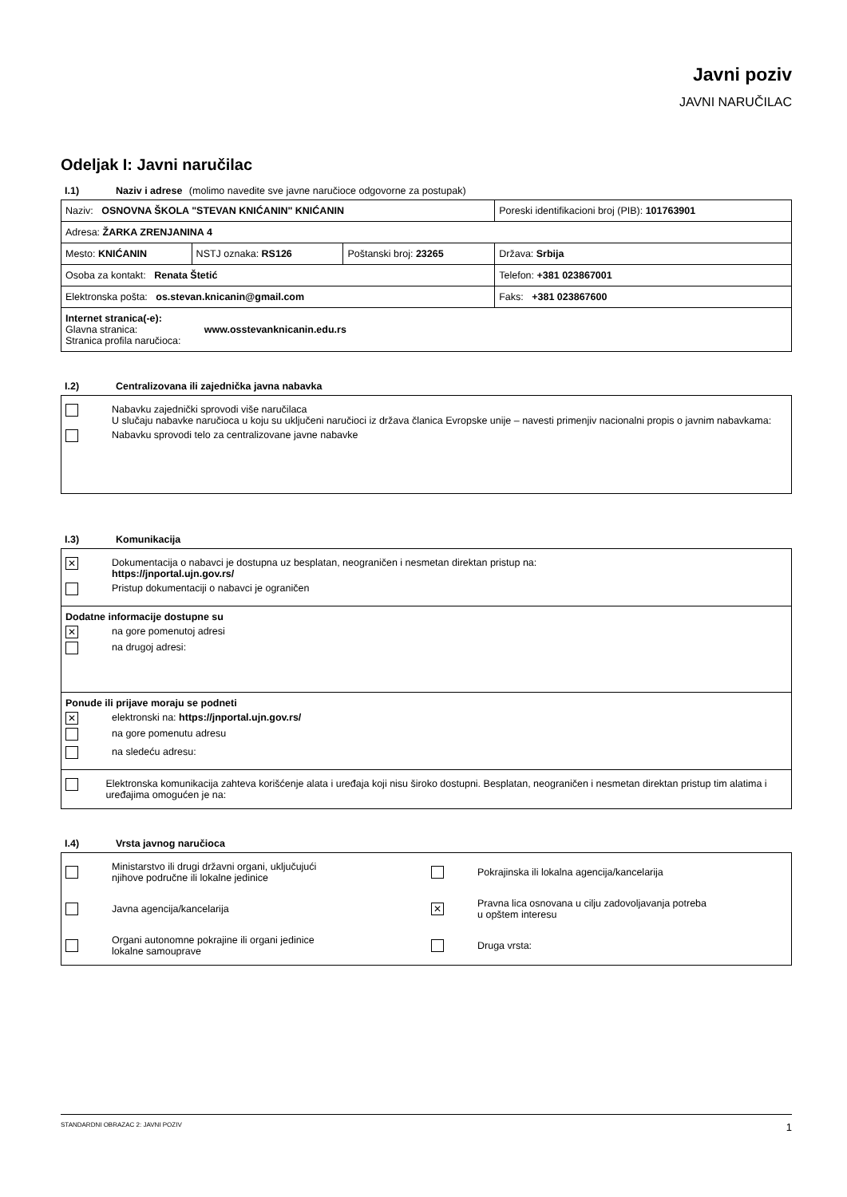Javni poziv
JAVNI NARUČILAC
Odeljak I: Javni naručilac
I.1) Naziv i adrese (molimo navedite sve javne naručioce odgovorne za postupak)
| Naziv: OSNOVNA ŠKOLA "STEVAN KNIĆANIN" KNIĆANIN | | | Poreski identifikacioni broj (PIB): 101763901 |
| Adresa: ŽARKA ZRENJANINA 4 | | | |
| Mesto: KNIĆANIN | NSTJ oznaka: RS126 | Poštanski broj: 23265 | Država: Srbija |
| Osoba za kontakt: Renata Štetić | | | Telefon: +381 023867001 |
| Elektronska pošta: os.stevan.knicanin@gmail.com | | | Faks: +381 023867600 |
| Internet stranica(-e): Glavna stranica: www.osstevanknicanin.edu.rs Stranica profila naručioca: | | | |
I.2) Centralizovana ili zajednička javna nabavka
| Nabavku zajednički sprovodi više naručilaca U slučaju nabavke naručioca u koju su uključeni naručioci iz država članica Evropske unije – navesti primenjiv nacionalni propis o javnim nabavkama: Nabavku sprovodi telo za centralizovane javne nabavke |
I.3) Komunikacija
| ✕ Dokumentacija o nabavci je dostupna uz besplatan, neograničen i nesmetan direktan pristup na: https://jnportal.ujn.gov.rs/ Pristup dokumentaciji o nabavci je ograničen |
| Dodatne informacije dostupne su ✕ na gore pomenutoj adresi na drugoj adresi: |
| Ponude ili prijave moraju se podneti ✕ elektronski na: https://jnportal.ujn.gov.rs/ na gore pomenutu adresu na sledeću adresu: |
| Elektronska komunikacija zahteva korišćenje alata i uređaja koji nisu široko dostupni. Besplatan, neograničen i nesmetan direktan pristup tim alatima i uređajima omogućen je na: |
I.4) Vrsta javnog naručioca
| Ministarstvo ili drugi državni organi, uključujući njihove područne ili lokalne jedinice Pokrajinska ili lokalna agencija/kancelarija Javna agencija/kancelarija ✕ Pravna lica osnovana u cilju zadovoljavanja potreba u opštem interesu Organi autonomne pokrajine ili organi jedinice lokalne samouprave Druga vrsta: |
STANDARDNI OBRAZAC 2: JAVNI POZIV 1